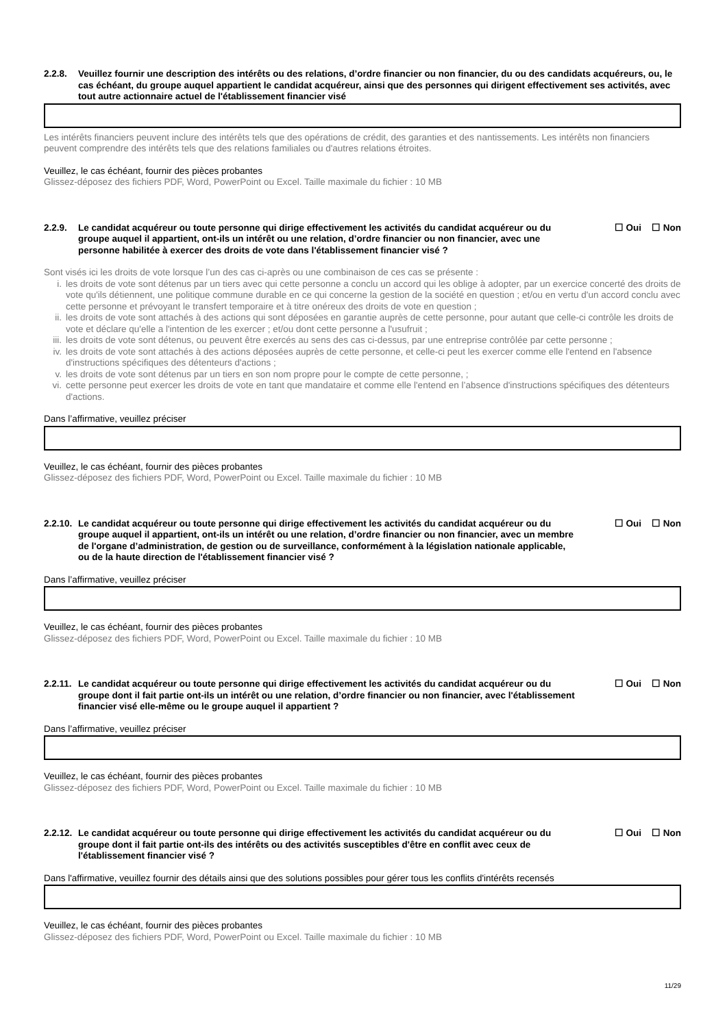2.2.8. Veuillez fournir une description des intérêts ou des relations, d’ordre financier ou non financier, du ou des candidats acquéreurs, ou, le cas échéant, du groupe auquel appartient le candidat acquéreur, ainsi que des personnes qui dirigent effectivement ses activités, avec tout autre actionnaire actuel de l'établissement financier visé
Les intérêts financiers peuvent inclure des intérêts tels que des opérations de crédit, des garanties et des nantissements. Les intérêts non financiers peuvent comprendre des intérêts tels que des relations familiales ou d'autres relations étroites.
Veuillez, le cas échéant, fournir des pièces probantes
Glissez-déposez des fichiers PDF, Word, PowerPoint ou Excel. Taille maximale du fichier : 10 MB
2.2.9. Le candidat acquéreur ou toute personne qui dirige effectivement les activités du candidat acquéreur ou du groupe auquel il appartient, ont-ils un intérêt ou une relation, d’ordre financier ou non financier, avec une personne habilitée à exercer des droits de vote dans l'établissement financier visé ? ☐ Oui ☐ Non
Sont visés ici les droits de vote lorsque l’un des cas ci-après ou une combinaison de ces cas se présente :
i. les droits de vote sont détenus par un tiers avec qui cette personne a conclu un accord qui les oblige à adopter, par un exercice concerté des droits de vote qu'ils détiennent, une politique commune durable en ce qui concerne la gestion de la société en question ; et/ou en vertu d'un accord conclu avec cette personne et prévoyant le transfert temporaire et à titre onéreux des droits de vote en question ;
ii. les droits de vote sont attachés à des actions qui sont déposées en garantie auprès de cette personne, pour autant que celle-ci contrôle les droits de vote et déclare qu'elle a l'intention de les exercer ; et/ou dont cette personne a l'usufruit ;
iii. les droits de vote sont détenus, ou peuvent être exercés au sens des cas ci-dessus, par une entreprise contrôlée par cette personne ;
iv. les droits de vote sont attachés à des actions déposées auprès de cette personne, et celle-ci peut les exercer comme elle l'entend en l'absence d'instructions spécifiques des détenteurs d'actions ;
v. les droits de vote sont détenus par un tiers en son nom propre pour le compte de cette personne, ;
vi. cette personne peut exercer les droits de vote en tant que mandataire et comme elle l'entend en l’absence d'instructions spécifiques des détenteurs d'actions.
Dans l’affirmative, veuillez préciser
Veuillez, le cas échéant, fournir des pièces probantes
Glissez-déposez des fichiers PDF, Word, PowerPoint ou Excel. Taille maximale du fichier : 10 MB
2.2.10. Le candidat acquéreur ou toute personne qui dirige effectivement les activités du candidat acquéreur ou du groupe auquel il appartient, ont-ils un intérêt ou une relation, d’ordre financier ou non financier, avec un membre de l'organe d’administration, de gestion ou de surveillance, conformément à la législation nationale applicable, ou de la haute direction de l'établissement financier visé ? ☐ Oui ☐ Non
Dans l’affirmative, veuillez préciser
Veuillez, le cas échéant, fournir des pièces probantes
Glissez-déposez des fichiers PDF, Word, PowerPoint ou Excel. Taille maximale du fichier : 10 MB
2.2.11. Le candidat acquéreur ou toute personne qui dirige effectivement les activités du candidat acquéreur ou du groupe dont il fait partie ont-ils un intérêt ou une relation, d’ordre financier ou non financier, avec l'établissement financier visé elle-même ou le groupe auquel il appartient ? ☐ Oui ☐ Non
Dans l’affirmative, veuillez préciser
Veuillez, le cas échéant, fournir des pièces probantes
Glissez-déposez des fichiers PDF, Word, PowerPoint ou Excel. Taille maximale du fichier : 10 MB
2.2.12. Le candidat acquéreur ou toute personne qui dirige effectivement les activités du candidat acquéreur ou du groupe dont il fait partie ont-ils des intérêts ou des activités susceptibles d'être en conflit avec ceux de l'établissement financier visé ? ☐ Oui ☐ Non
Dans l'affirmative, veuillez fournir des détails ainsi que des solutions possibles pour gérer tous les conflits d'intérêts recensés
Veuillez, le cas échéant, fournir des pièces probantes
Glissez-déposez des fichiers PDF, Word, PowerPoint ou Excel. Taille maximale du fichier : 10 MB
11/29